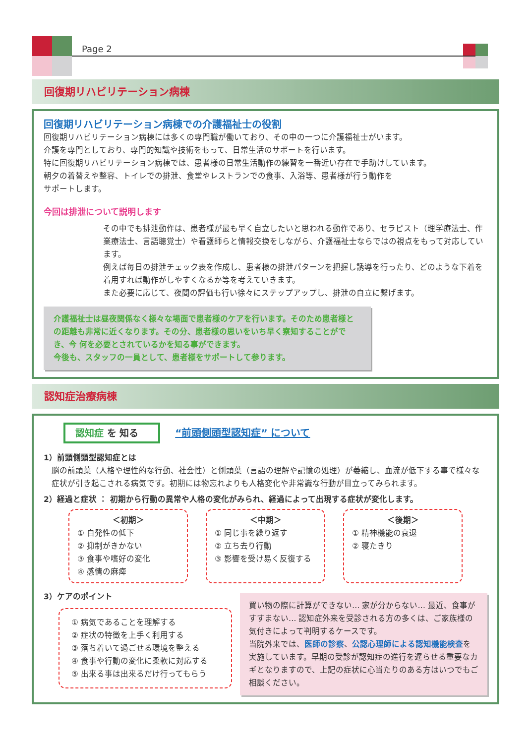Page 2
回復期リハビリテーション病棟
回復期リハビリテーション病棟での介護福祉士の役割
回復期リハビリテーション病棟には多くの専門職が働いており、その中の一つに介護福祉士がいます。
介護を専門としており、専門的知識や技術をもって、日常生活のサポートを行います。
特に回復期リハビリテーション病棟では、患者様の日常生活動作の練習を一番近い存在で手助けしています。
朝夕の着替えや整容、トイレでの排泄、食堂やレストランでの食事、入浴等、患者様が行う動作を
サポートします。
今回は排泄について説明します
その中でも排泄動作は、患者様が最も早く自立したいと思われる動作であり、セラピスト（理学療法士、作業療法士、言語聴覚士）や看護師らと情報交換をしながら、介護福祉士ならではの視点をもって対応しています。
例えば毎日の排泄チェック表を作成し、患者様の排泄パターンを把握し誘導を行ったり、どのような下着を着用すれば動作がしやすくなるか等を考えていきます。
また必要に応じて、夜間の評価も行い徐々にステップアップし、排泄の自立に繋げます。
介護福祉士は昼夜関係なく様々な場面で患者様のケアを行います。そのため患者様との距離も非常に近くなります。その分、患者様の思いをいち早く察知することができ、今 何を必要とされているかを知る事ができます。
今後も、スタッフの一員として、患者様をサポートして参ります。
認知症治療病棟
認知症 を 知る
“前頭側頭型認知症” について
1）前頭側頭型認知症とは
脳の前頭葉（人格や理性的な行動、社会性）と側頭葉（言語の理解や記憶の処理）が萎縮し、血流が低下する事で様々な症状が引き起こされる病気です。初期には物忘れよりも人格変化や非常識な行動が目立ってみられます。
2）経過と症状 ： 初期から行動の異常や人格の変化がみられ、経過によって出現する症状が変化します。
＜初期＞
① 自発性の低下
② 抑制がきかない
③ 食事や嗜好の変化
④ 感情の麻痺
＜中期＞
① 同じ事を繰り返す
② 立ち去り行動
③ 影響を受け易く反復する
＜後期＞
① 精神機能の衰退
② 寝たきり
3）ケアのポイント
① 病気であることを理解する
② 症状の特徴を上手く利用する
③ 落ち着いて過ごせる環境を整える
④ 食事や行動の変化に柔軟に対応する
⑤ 出来る事は出来るだけ行ってもらう
買い物の際に計算ができない… 家が分からない… 最近、食事がすすまない… 認知症外来を受診される方の多くは、ご家族様の気付きによって判明するケースです。
当院外来では、医師の診察、公認心理師による認知機能検査を実施しています。早期の受診が認知症の進行を遅らせる重要なカギとなりますので、上記の症状に心当たりのある方はいつでもご相談ください。